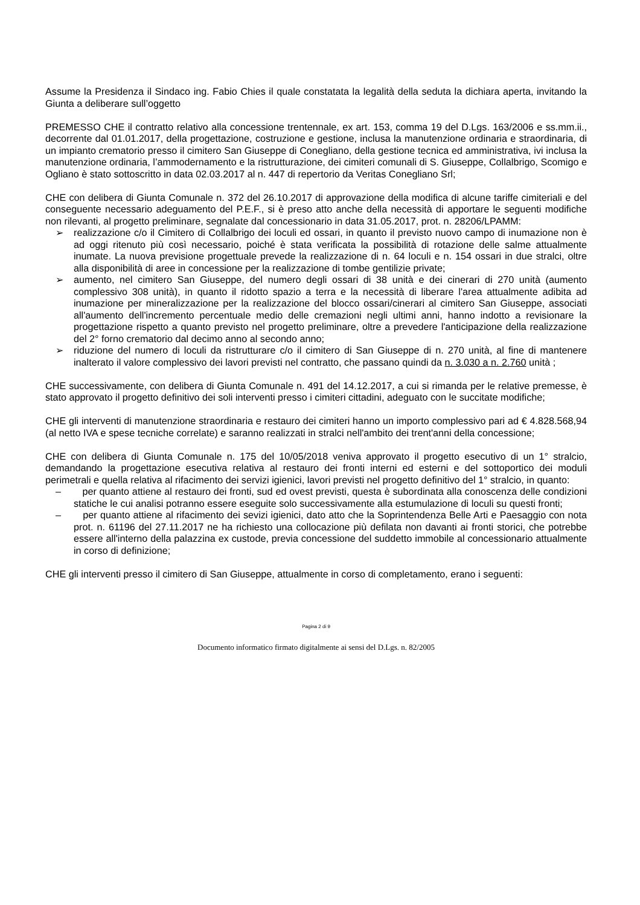Assume la Presidenza il Sindaco ing. Fabio Chies il quale constatata la legalità della seduta la dichiara aperta, invitando la Giunta a deliberare sull’oggetto
PREMESSO CHE il contratto relativo alla concessione trentennale, ex art. 153, comma 19 del D.Lgs. 163/2006 e ss.mm.ii., decorrente dal 01.01.2017, della progettazione, costruzione e gestione, inclusa la manutenzione ordinaria e straordinaria, di un impianto crematorio presso il cimitero San Giuseppe di Conegliano, della gestione tecnica ed amministrativa, ivi inclusa la manutenzione ordinaria, l’ammodernamento e la ristrutturazione, dei cimiteri comunali di S. Giuseppe, Collalbrigo, Scomigo e Ogliano è stato sottoscritto in data 02.03.2017 al n. 447 di repertorio da Veritas Conegliano Srl;
CHE con delibera di Giunta Comunale n. 372 del 26.10.2017 di approvazione della modifica di alcune tariffe cimiteriali e del conseguente necessario adeguamento del P.E.F., si è preso atto anche della necessità di apportare le seguenti modifiche non rilevanti, al progetto preliminare, segnalate dal concessionario in data 31.05.2017, prot. n. 28206/LPAMM:
➢ realizzazione c/o il Cimitero di Collalbrigo dei loculi ed ossari, in quanto il previsto nuovo campo di inumazione non è ad oggi ritenuto più così necessario, poiché è stata verificata la possibilità di rotazione delle salme attualmente inumate. La nuova previsione progettuale prevede la realizzazione di n. 64 loculi e n. 154 ossari in due stralci, oltre alla disponibilità di aree in concessione per la realizzazione di tombe gentilizie private;
➢ aumento, nel cimitero San Giuseppe, del numero degli ossari di 38 unità e dei cinerari di 270 unità (aumento complessivo 308 unità), in quanto il ridotto spazio a terra e la necessità di liberare l'area attualmente adibita ad inumazione per mineralizzazione per la realizzazione del blocco ossari/cinerari al cimitero San Giuseppe, associati all'aumento dell'incremento percentuale medio delle cremazioni negli ultimi anni, hanno indotto a revisionare la progettazione rispetto a quanto previsto nel progetto preliminare, oltre a prevedere l'anticipazione della realizzazione del 2° forno crematorio dal decimo anno al secondo anno;
➢ riduzione del numero di loculi da ristrutturare c/o il cimitero di San Giuseppe di n. 270 unità, al fine di mantenere inalterato il valore complessivo dei lavori previsti nel contratto, che passano quindi da n. 3.030 a n. 2.760 unità ;
CHE successivamente, con delibera di Giunta Comunale n. 491 del 14.12.2017, a cui si rimanda per le relative premesse, è stato approvato il progetto definitivo dei soli interventi presso i cimiteri cittadini, adeguato con le succitate modifiche;
CHE gli interventi di manutenzione straordinaria e restauro dei cimiteri hanno un importo complessivo pari ad € 4.828.568,94 (al netto IVA e spese tecniche correlate) e saranno realizzati in stralci nell'ambito dei trent'anni della concessione;
CHE con delibera di Giunta Comunale n. 175 del 10/05/2018 veniva approvato il progetto esecutivo di un 1° stralcio, demandando la progettazione esecutiva relativa al restauro dei fronti interni ed esterni e del sottoportico dei moduli perimetrali e quella relativa al rifacimento dei servizi igienici, lavori previsti nel progetto definitivo del 1° stralcio, in quanto:
– per quanto attiene al restauro dei fronti, sud ed ovest previsti, questa è subordinata alla conoscenza delle condizioni statiche le cui analisi potranno essere eseguite solo successivamente alla estumulazione di loculi su questi fronti;
– per quanto attiene al rifacimento dei sevizi igienici, dato atto che la Soprintendenza Belle Arti e Paesaggio con nota prot. n. 61196 del 27.11.2017 ne ha richiesto una collocazione più defilata non davanti ai fronti storici, che potrebbe essere all'interno della palazzina ex custode, previa concessione del suddetto immobile al concessionario attualmente in corso di definizione;
CHE gli interventi presso il cimitero di San Giuseppe, attualmente in corso di completamento, erano i seguenti:
Pagina 2 di 9
Documento informatico firmato digitalmente ai sensi del D.Lgs. n. 82/2005